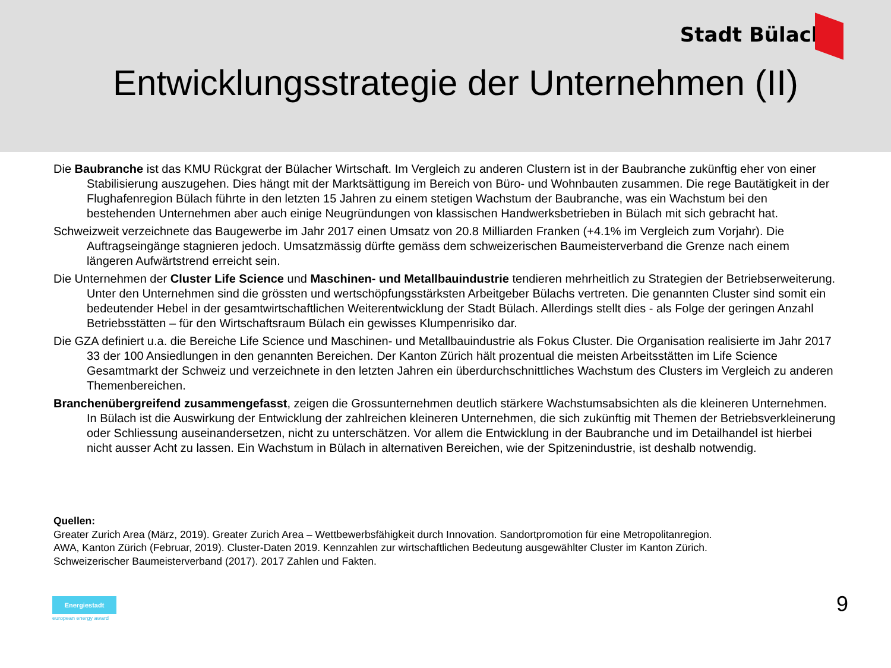Stadt Bülach
Entwicklungsstrategie der Unternehmen (II)
Die Baubranche ist das KMU Rückgrat der Bülacher Wirtschaft. Im Vergleich zu anderen Clustern ist in der Baubranche zukünftig eher von einer Stabilisierung auszugehen. Dies hängt mit der Marktsättigung im Bereich von Büro- und Wohnbauten zusammen. Die rege Bautätigkeit in der Flughafenregion Bülach führte in den letzten 15 Jahren zu einem stetigen Wachstum der Baubranche, was ein Wachstum bei den bestehenden Unternehmen aber auch einige Neugründungen von klassischen Handwerksbetrieben in Bülach mit sich gebracht hat.
Schweizweit verzeichnete das Baugewerbe im Jahr 2017 einen Umsatz von 20.8 Milliarden Franken (+4.1% im Vergleich zum Vorjahr). Die Auftragseingänge stagnieren jedoch. Umsatzmässig dürfte gemäss dem schweizerischen Baumeisterverband die Grenze nach einem längeren Aufwärtstrend erreicht sein.
Die Unternehmen der Cluster Life Science und Maschinen- und Metallbauindustrie tendieren mehrheitlich zu Strategien der Betriebserweiterung. Unter den Unternehmen sind die grössten und wertschöpfungsstärksten Arbeitgeber Bülachs vertreten. Die genannten Cluster sind somit ein bedeutender Hebel in der gesamtwirtschaftlichen Weiterentwicklung der Stadt Bülach. Allerdings stellt dies - als Folge der geringen Anzahl Betriebsstätten – für den Wirtschaftsraum Bülach ein gewisses Klumpenrisiko dar.
Die GZA definiert u.a. die Bereiche Life Science und Maschinen- und Metallbauindustrie als Fokus Cluster. Die Organisation realisierte im Jahr 2017 33 der 100 Ansiedlungen in den genannten Bereichen. Der Kanton Zürich hält prozentual die meisten Arbeitsstätten im Life Science Gesamtmarkt der Schweiz und verzeichnete in den letzten Jahren ein überdurchschnittliches Wachstum des Clusters im Vergleich zu anderen Themenbereichen.
Branchenübergreifend zusammengefasst, zeigen die Grossunternehmen deutlich stärkere Wachstumsabsichten als die kleineren Unternehmen. In Bülach ist die Auswirkung der Entwicklung der zahlreichen kleineren Unternehmen, die sich zukünftig mit Themen der Betriebsverkleinerung oder Schliessung auseinandersetzen, nicht zu unterschätzen. Vor allem die Entwicklung in der Baubranche und im Detailhandel ist hierbei nicht ausser Acht zu lassen. Ein Wachstum in Bülach in alternativen Bereichen, wie der Spitzenindustrie, ist deshalb notwendig.
Quellen:
Greater Zurich Area (März, 2019). Greater Zurich Area – Wettbewerbsfähigkeit durch Innovation. Sandortpromotion für eine Metropolitanregion.
AWA, Kanton Zürich (Februar, 2019). Cluster-Daten 2019. Kennzahlen zur wirtschaftlichen Bedeutung ausgewählter Cluster im Kanton Zürich.
Schweizerischer Baumeisterverband (2017). 2017 Zahlen und Fakten.
Energiestadt
european energy award
9